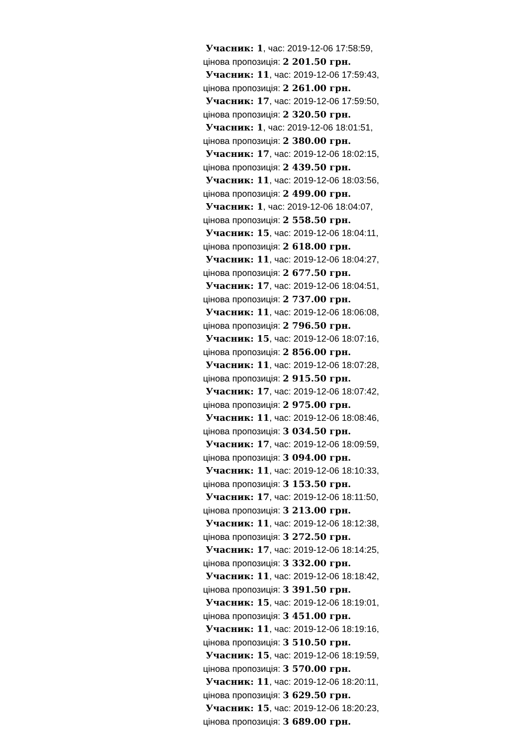Учасник: 1, час: 2019-12-06 17:58:59,
цінова пропозиція: 2 201.50 грн.
Учасник: 11, час: 2019-12-06 17:59:43,
цінова пропозиція: 2 261.00 грн.
Учасник: 17, час: 2019-12-06 17:59:50,
цінова пропозиція: 2 320.50 грн.
Учасник: 1, час: 2019-12-06 18:01:51,
цінова пропозиція: 2 380.00 грн.
Учасник: 17, час: 2019-12-06 18:02:15,
цінова пропозиція: 2 439.50 грн.
Учасник: 11, час: 2019-12-06 18:03:56,
цінова пропозиція: 2 499.00 грн.
Учасник: 1, час: 2019-12-06 18:04:07,
цінова пропозиція: 2 558.50 грн.
Учасник: 15, час: 2019-12-06 18:04:11,
цінова пропозиція: 2 618.00 грн.
Учасник: 11, час: 2019-12-06 18:04:27,
цінова пропозиція: 2 677.50 грн.
Учасник: 17, час: 2019-12-06 18:04:51,
цінова пропозиція: 2 737.00 грн.
Учасник: 11, час: 2019-12-06 18:06:08,
цінова пропозиція: 2 796.50 грн.
Учасник: 15, час: 2019-12-06 18:07:16,
цінова пропозиція: 2 856.00 грн.
Учасник: 11, час: 2019-12-06 18:07:28,
цінова пропозиція: 2 915.50 грн.
Учасник: 17, час: 2019-12-06 18:07:42,
цінова пропозиція: 2 975.00 грн.
Учасник: 11, час: 2019-12-06 18:08:46,
цінова пропозиція: 3 034.50 грн.
Учасник: 17, час: 2019-12-06 18:09:59,
цінова пропозиція: 3 094.00 грн.
Учасник: 11, час: 2019-12-06 18:10:33,
цінова пропозиція: 3 153.50 грн.
Учасник: 17, час: 2019-12-06 18:11:50,
цінова пропозиція: 3 213.00 грн.
Учасник: 11, час: 2019-12-06 18:12:38,
цінова пропозиція: 3 272.50 грн.
Учасник: 17, час: 2019-12-06 18:14:25,
цінова пропозиція: 3 332.00 грн.
Учасник: 11, час: 2019-12-06 18:18:42,
цінова пропозиція: 3 391.50 грн.
Учасник: 15, час: 2019-12-06 18:19:01,
цінова пропозиція: 3 451.00 грн.
Учасник: 11, час: 2019-12-06 18:19:16,
цінова пропозиція: 3 510.50 грн.
Учасник: 15, час: 2019-12-06 18:19:59,
цінова пропозиція: 3 570.00 грн.
Учасник: 11, час: 2019-12-06 18:20:11,
цінова пропозиція: 3 629.50 грн.
Учасник: 15, час: 2019-12-06 18:20:23,
цінова пропозиція: 3 689.00 грн.